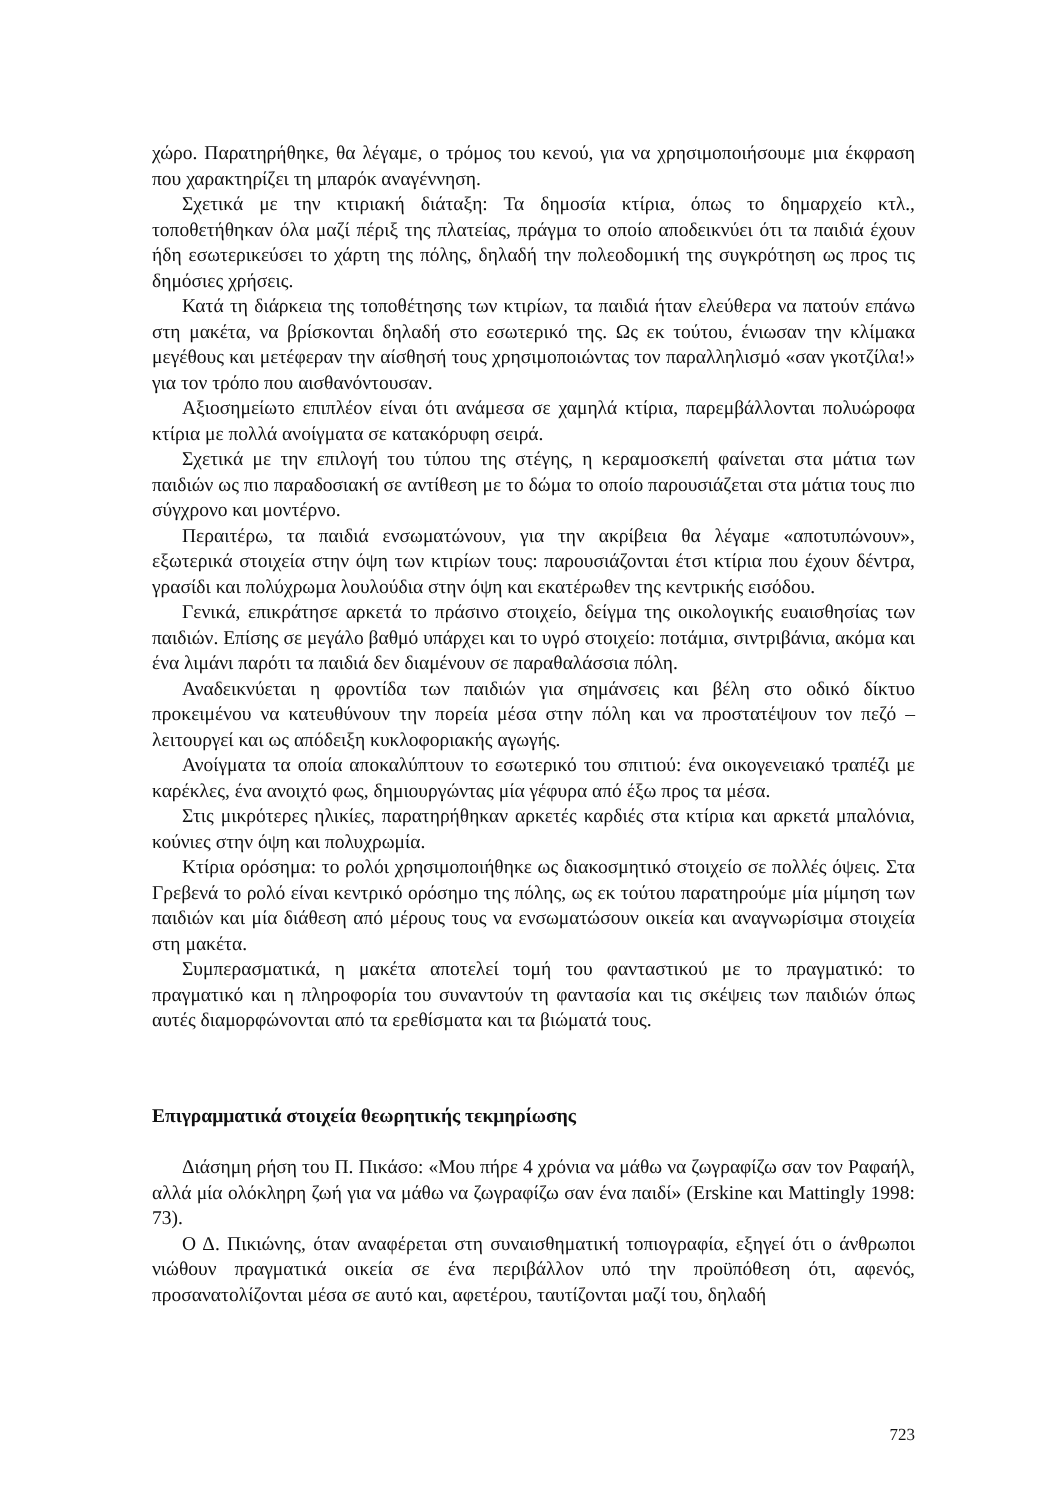χώρο. Παρατηρήθηκε, θα λέγαμε, ο τρόμος του κενού, για να χρησιμοποιήσουμε μια έκφραση που χαρακτηρίζει τη μπαρόκ αναγέννηση.
Σχετικά με την κτιριακή διάταξη: Τα δημοσία κτίρια, όπως το δημαρχείο κτλ., τοποθετήθηκαν όλα μαζί πέριξ της πλατείας, πράγμα το οποίο αποδεικνύει ότι τα παιδιά έχουν ήδη εσωτερικεύσει το χάρτη της πόλης, δηλαδή την πολεοδομική της συγκρότηση ως προς τις δημόσιες χρήσεις.
Κατά τη διάρκεια της τοποθέτησης των κτιρίων, τα παιδιά ήταν ελεύθερα να πατούν επάνω στη μακέτα, να βρίσκονται δηλαδή στο εσωτερικό της. Ως εκ τούτου, ένιωσαν την κλίμακα μεγέθους και μετέφεραν την αίσθησή τους χρησιμοποιώντας τον παραλληλισμό «σαν γκοτζίλα!» για τον τρόπο που αισθανόντουσαν.
Αξιοσημείωτο επιπλέον είναι ότι ανάμεσα σε χαμηλά κτίρια, παρεμβάλλονται πολυώροφα κτίρια με πολλά ανοίγματα σε κατακόρυφη σειρά.
Σχετικά με την επιλογή του τύπου της στέγης, η κεραμοσκεπή φαίνεται στα μάτια των παιδιών ως πιο παραδοσιακή σε αντίθεση με το δώμα το οποίο παρουσιάζεται στα μάτια τους πιο σύγχρονο και μοντέρνο.
Περαιτέρω, τα παιδιά ενσωματώνουν, για την ακρίβεια θα λέγαμε «αποτυπώνουν», εξωτερικά στοιχεία στην όψη των κτιρίων τους: παρουσιάζονται έτσι κτίρια που έχουν δέντρα, γρασίδι και πολύχρωμα λουλούδια στην όψη και εκατέρωθεν της κεντρικής εισόδου.
Γενικά, επικράτησε αρκετά το πράσινο στοιχείο, δείγμα της οικολογικής ευαισθησίας των παιδιών. Επίσης σε μεγάλο βαθμό υπάρχει και το υγρό στοιχείο: ποτάμια, σιντριβάνια, ακόμα και ένα λιμάνι παρότι τα παιδιά δεν διαμένουν σε παραθαλάσσια πόλη.
Αναδεικνύεται η φροντίδα των παιδιών για σημάνσεις και βέλη στο οδικό δίκτυο προκειμένου να κατευθύνουν την πορεία μέσα στην πόλη και να προστατέψουν τον πεζό – λειτουργεί και ως απόδειξη κυκλοφοριακής αγωγής.
Ανοίγματα τα οποία αποκαλύπτουν το εσωτερικό του σπιτιού: ένα οικογενειακό τραπέζι με καρέκλες, ένα ανοιχτό φως, δημιουργώντας μία γέφυρα από έξω προς τα μέσα.
Στις μικρότερες ηλικίες, παρατηρήθηκαν αρκετές καρδιές στα κτίρια και αρκετά μπαλόνια, κούνιες στην όψη και πολυχρωμία.
Κτίρια ορόσημα: το ρολόι χρησιμοποιήθηκε ως διακοσμητικό στοιχείο σε πολλές όψεις. Στα Γρεβενά το ρολό είναι κεντρικό ορόσημο της πόλης, ως εκ τούτου παρατηρούμε μία μίμηση των παιδιών και μία διάθεση από μέρους τους να ενσωματώσουν οικεία και αναγνωρίσιμα στοιχεία στη μακέτα.
Συμπερασματικά, η μακέτα αποτελεί τομή του φανταστικού με το πραγματικό: το πραγματικό και η πληροφορία του συναντούν τη φαντασία και τις σκέψεις των παιδιών όπως αυτές διαμορφώνονται από τα ερεθίσματα και τα βιώματά τους.
Επιγραμματικά στοιχεία θεωρητικής τεκμηρίωσης
Διάσημη ρήση του Π. Πικάσο: «Μου πήρε 4 χρόνια να μάθω να ζωγραφίζω σαν τον Ραφαήλ, αλλά μία ολόκληρη ζωή για να μάθω να ζωγραφίζω σαν ένα παιδί» (Erskine και Mattingly 1998: 73).
Ο Δ. Πικιώνης, όταν αναφέρεται στη συναισθηματική τοπιογραφία, εξηγεί ότι ο άνθρωποι νιώθουν πραγματικά οικεία σε ένα περιβάλλον υπό την προϋπόθεση ότι, αφενός, προσανατολίζονται μέσα σε αυτό και, αφετέρου, ταυτίζονται μαζί του, δηλαδή
723